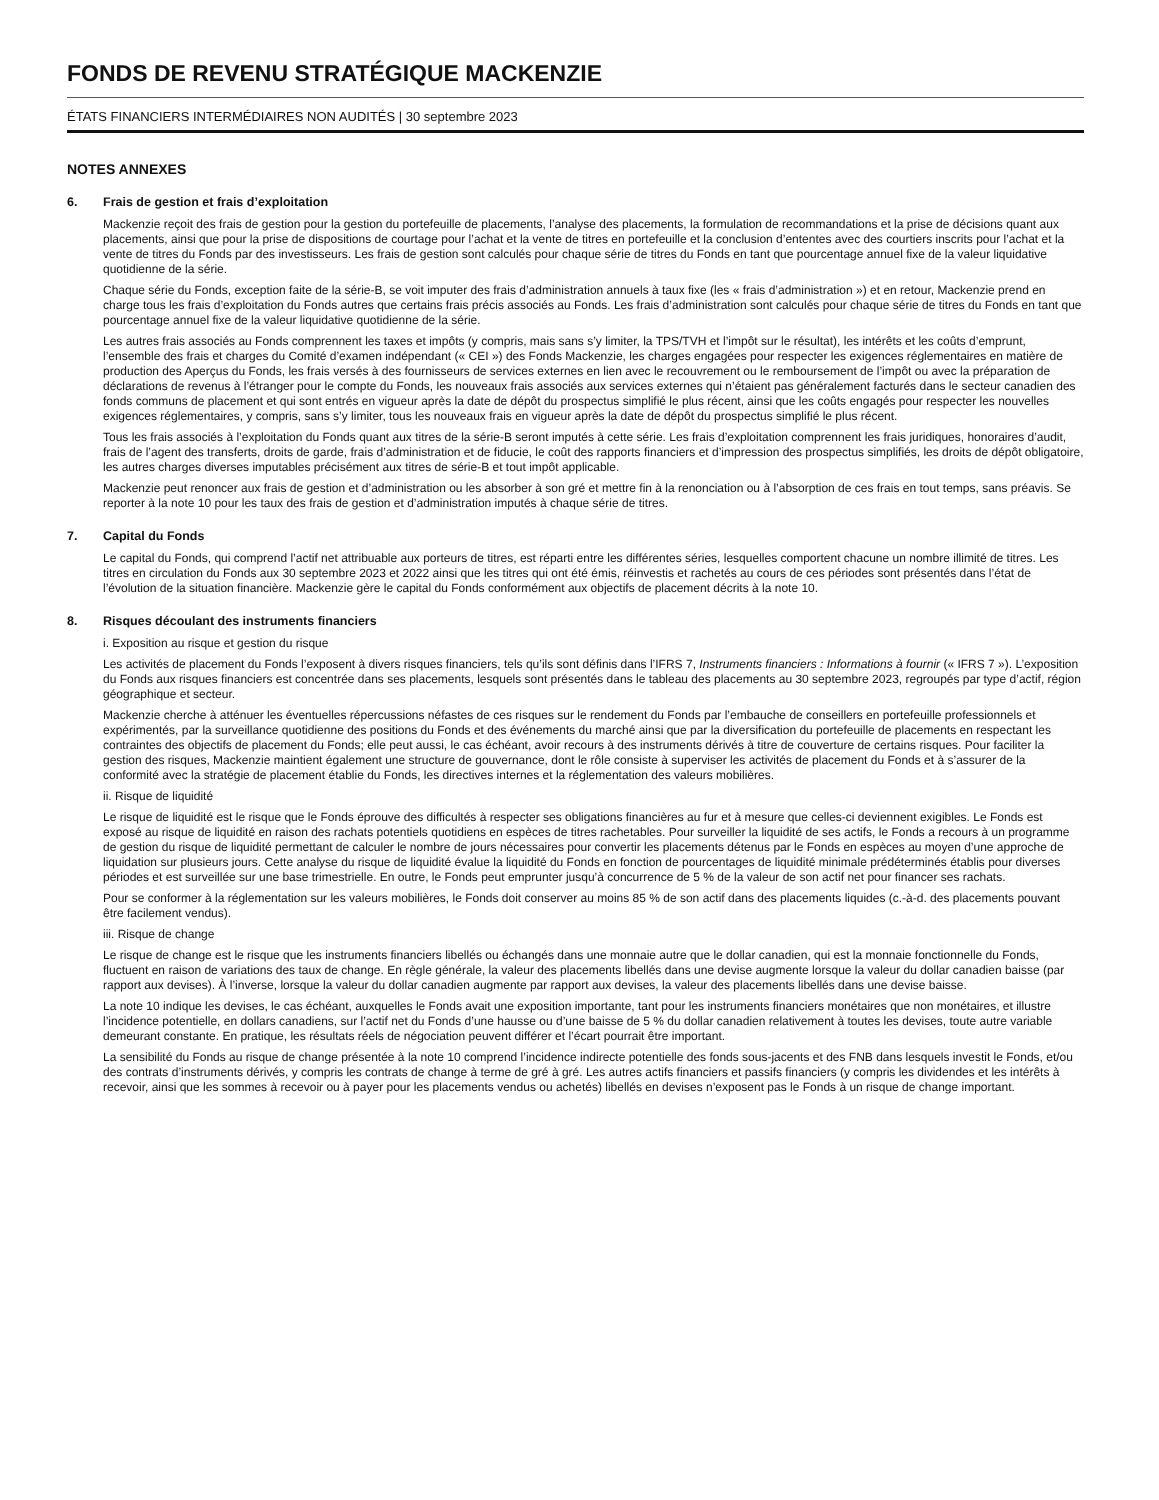FONDS DE REVENU STRATÉGIQUE MACKENZIE
ÉTATS FINANCIERS INTERMÉDIAIRES NON AUDITÉS | 30 septembre 2023
NOTES ANNEXES
6. Frais de gestion et frais d’exploitation
Mackenzie reçoit des frais de gestion pour la gestion du portefeuille de placements, l’analyse des placements, la formulation de recommandations et la prise de décisions quant aux placements, ainsi que pour la prise de dispositions de courtage pour l’achat et la vente de titres en portefeuille et la conclusion d’ententes avec des courtiers inscrits pour l’achat et la vente de titres du Fonds par des investisseurs. Les frais de gestion sont calculés pour chaque série de titres du Fonds en tant que pourcentage annuel fixe de la valeur liquidative quotidienne de la série.
Chaque série du Fonds, exception faite de la série-B, se voit imputer des frais d’administration annuels à taux fixe (les « frais d’administration ») et en retour, Mackenzie prend en charge tous les frais d’exploitation du Fonds autres que certains frais précis associés au Fonds. Les frais d’administration sont calculés pour chaque série de titres du Fonds en tant que pourcentage annuel fixe de la valeur liquidative quotidienne de la série.
Les autres frais associés au Fonds comprennent les taxes et impôts (y compris, mais sans s’y limiter, la TPS/TVH et l’impôt sur le résultat), les intérêts et les coûts d’emprunt, l’ensemble des frais et charges du Comité d’examen indépendant (« CEI ») des Fonds Mackenzie, les charges engagées pour respecter les exigences réglementaires en matière de production des Aperçus du Fonds, les frais versés à des fournisseurs de services externes en lien avec le recouvrement ou le remboursement de l’impôt ou avec la préparation de déclarations de revenus à l’étranger pour le compte du Fonds, les nouveaux frais associés aux services externes qui n’étaient pas généralement facturés dans le secteur canadien des fonds communs de placement et qui sont entrés en vigueur après la date de dépôt du prospectus simplifié le plus récent, ainsi que les coûts engagés pour respecter les nouvelles exigences réglementaires, y compris, sans s’y limiter, tous les nouveaux frais en vigueur après la date de dépôt du prospectus simplifié le plus récent.
Tous les frais associés à l’exploitation du Fonds quant aux titres de la série-B seront imputés à cette série. Les frais d’exploitation comprennent les frais juridiques, honoraires d’audit, frais de l’agent des transferts, droits de garde, frais d’administration et de fiducie, le coût des rapports financiers et d’impression des prospectus simplifiés, les droits de dépôt obligatoire, les autres charges diverses imputables précisément aux titres de série-B et tout impôt applicable.
Mackenzie peut renoncer aux frais de gestion et d’administration ou les absorber à son gré et mettre fin à la renonciation ou à l’absorption de ces frais en tout temps, sans préavis. Se reporter à la note 10 pour les taux des frais de gestion et d’administration imputés à chaque série de titres.
7. Capital du Fonds
Le capital du Fonds, qui comprend l’actif net attribuable aux porteurs de titres, est réparti entre les différentes séries, lesquelles comportent chacune un nombre illimité de titres. Les titres en circulation du Fonds aux 30 septembre 2023 et 2022 ainsi que les titres qui ont été émis, réinvestis et rachetés au cours de ces périodes sont présentés dans l’état de l’évolution de la situation financière. Mackenzie gère le capital du Fonds conformément aux objectifs de placement décrits à la note 10.
8. Risques découlant des instruments financiers
i. Exposition au risque et gestion du risque
Les activités de placement du Fonds l’exposent à divers risques financiers, tels qu’ils sont définis dans l’IFRS 7, Instruments financiers : Informations à fournir (« IFRS 7 »). L’exposition du Fonds aux risques financiers est concentrée dans ses placements, lesquels sont présentés dans le tableau des placements au 30 septembre 2023, regroupés par type d’actif, région géographique et secteur.
Mackenzie cherche à atténuer les éventuelles répercussions néfastes de ces risques sur le rendement du Fonds par l’embauche de conseillers en portefeuille professionnels et expérimentés, par la surveillance quotidienne des positions du Fonds et des événements du marché ainsi que par la diversification du portefeuille de placements en respectant les contraintes des objectifs de placement du Fonds; elle peut aussi, le cas échéant, avoir recours à des instruments dérivés à titre de couverture de certains risques. Pour faciliter la gestion des risques, Mackenzie maintient également une structure de gouvernance, dont le rôle consiste à superviser les activités de placement du Fonds et à s’assurer de la conformité avec la stratégie de placement établie du Fonds, les directives internes et la réglementation des valeurs mobilières.
ii. Risque de liquidité
Le risque de liquidité est le risque que le Fonds éprouve des difficultés à respecter ses obligations financières au fur et à mesure que celles-ci deviennent exigibles. Le Fonds est exposé au risque de liquidité en raison des rachats potentiels quotidiens en espèces de titres rachetables. Pour surveiller la liquidité de ses actifs, le Fonds a recours à un programme de gestion du risque de liquidité permettant de calculer le nombre de jours nécessaires pour convertir les placements détenus par le Fonds en espèces au moyen d’une approche de liquidation sur plusieurs jours. Cette analyse du risque de liquidité évalue la liquidité du Fonds en fonction de pourcentages de liquidité minimale prédéterminés établis pour diverses périodes et est surveillée sur une base trimestrielle. En outre, le Fonds peut emprunter jusqu’à concurrence de 5 % de la valeur de son actif net pour financer ses rachats.
Pour se conformer à la réglementation sur les valeurs mobilières, le Fonds doit conserver au moins 85 % de son actif dans des placements liquides (c.-à-d. des placements pouvant être facilement vendus).
iii. Risque de change
Le risque de change est le risque que les instruments financiers libellés ou échangés dans une monnaie autre que le dollar canadien, qui est la monnaie fonctionnelle du Fonds, fluctuent en raison de variations des taux de change. En règle générale, la valeur des placements libellés dans une devise augmente lorsque la valeur du dollar canadien baisse (par rapport aux devises). À l’inverse, lorsque la valeur du dollar canadien augmente par rapport aux devises, la valeur des placements libellés dans une devise baisse.
La note 10 indique les devises, le cas échéant, auxquelles le Fonds avait une exposition importante, tant pour les instruments financiers monétaires que non monétaires, et illustre l’incidence potentielle, en dollars canadiens, sur l’actif net du Fonds d’une hausse ou d’une baisse de 5 % du dollar canadien relativement à toutes les devises, toute autre variable demeurant constante. En pratique, les résultats réels de négociation peuvent différer et l’écart pourrait être important.
La sensibilité du Fonds au risque de change présentée à la note 10 comprend l’incidence indirecte potentielle des fonds sous-jacents et des FNB dans lesquels investit le Fonds, et/ou des contrats d’instruments dérivés, y compris les contrats de change à terme de gré à gré. Les autres actifs financiers et passifs financiers (y compris les dividendes et les intérêts à recevoir, ainsi que les sommes à recevoir ou à payer pour les placements vendus ou achetés) libellés en devises n’exposent pas le Fonds à un risque de change important.